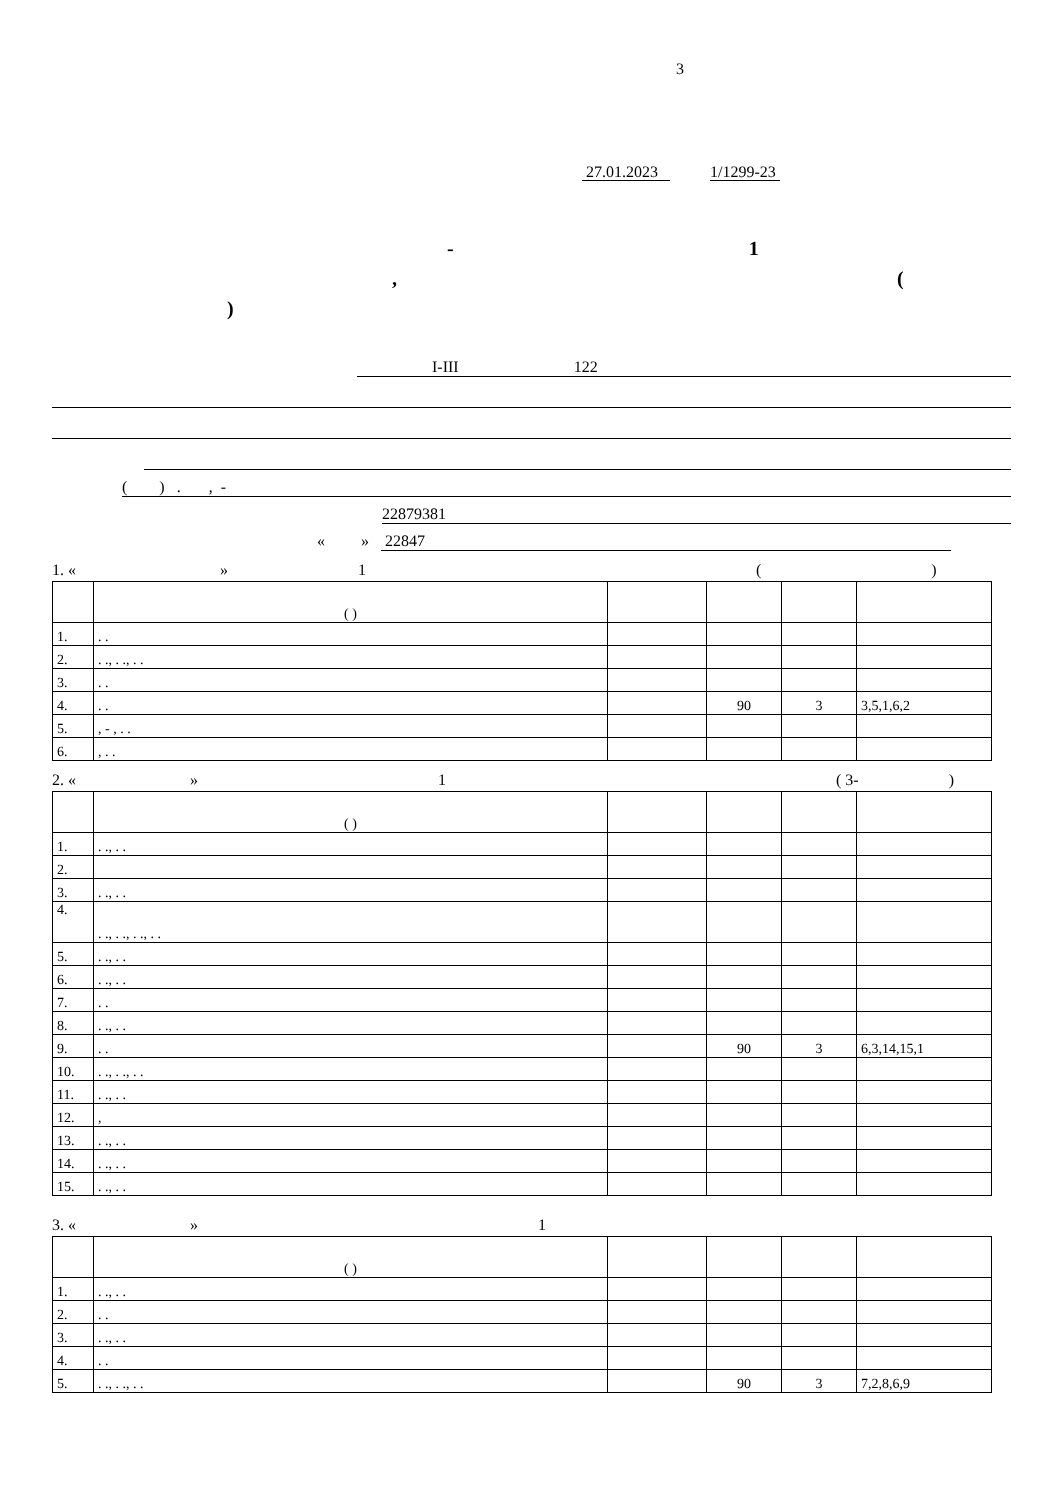3
27.01.2023 1/1299-23
- 1
, (
)
I-III 122
( ) . , -
22879381
« » 22847
1. « » 1 ()
| | ( ) | | | | |
| 1. | . . | | | | |
| 2. | . ., . ., . . | | | | |
| 3. | . . | | | | |
| 4. | . . | | 90 | 3 | 3,5,1,6,2 |
| 5. | , - , . . | | | | |
| 6. | , . . | | | | |
2. « » 1 ( 3-)
| | ( ) | | | | |
| 1. | . ., . . | | | | |
| 2. | | | | | |
| 3. | . ., . . | | | | |
| 4. | . ., . ., . ., . . | | | | |
| 5. | . ., . . | | | | |
| 6. | . ., . . | | | | |
| 7. | . . | | | | |
| 8. | . ., . . | | | | |
| 9. | . . | | 90 | 3 | 6,3,14,15,1 |
| 10. | . ., . ., . . | | | | |
| 11. | . ., . . | | | | |
| 12. | , | | | | |
| 13. | . ., . . | | | | |
| 14. | . ., . . | | | | |
| 15. | . ., . . | | | | |
3. « » 1
| | ( ) | | | | |
| 1. | . ., . . | | | | |
| 2. | . . | | | | |
| 3. | . ., . . | | | | |
| 4. | . . | | | | |
| 5. | . ., . ., . . | | 90 | 3 | 7,2,8,6,9 |